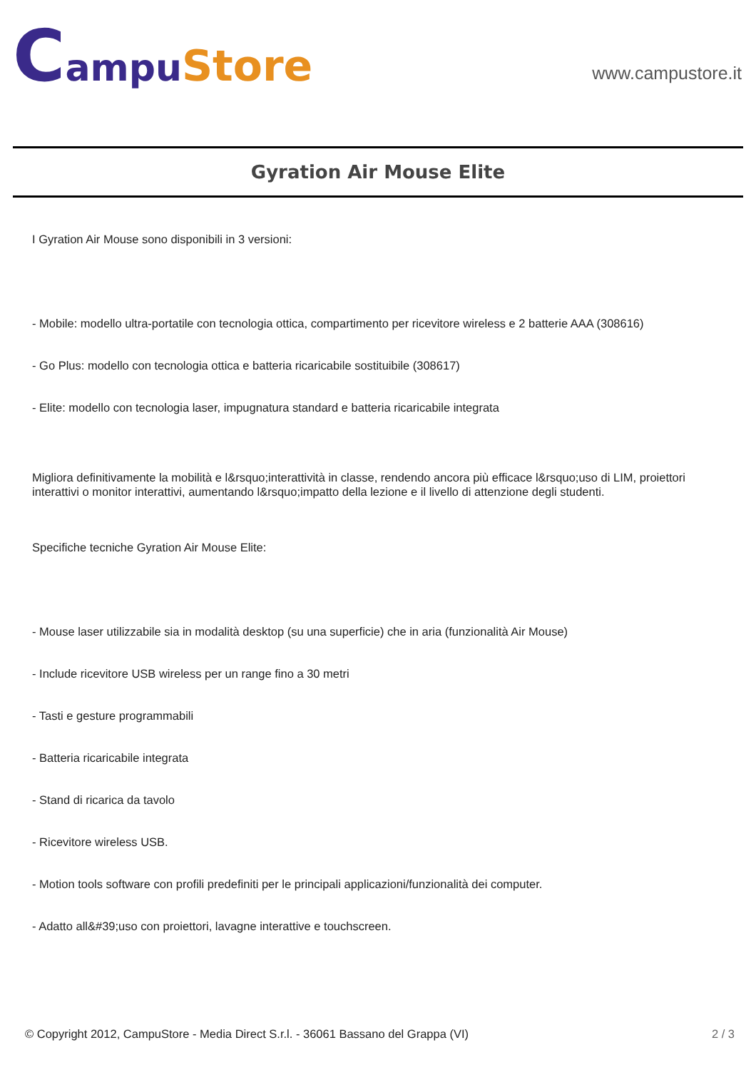Campu Store
www.campustore.it
Gyration Air Mouse Elite
I Gyration Air Mouse sono disponibili in 3 versioni:
- Mobile: modello ultra-portatile con tecnologia ottica, compartimento per ricevitore wireless e 2 batterie AAA (308616)
- Go Plus: modello con tecnologia ottica e batteria ricaricabile sostituibile (308617)
- Elite: modello con tecnologia laser, impugnatura standard e batteria ricaricabile integrata
Migliora definitivamente la mobilità e l&rsquo;interattività in classe, rendendo ancora più efficace l&rsquo;uso di LIM, proiettori interattivi o monitor interattivi, aumentando l&rsquo;impatto della lezione e il livello di attenzione degli studenti.
Specifiche tecniche Gyration Air Mouse Elite:
- Mouse laser utilizzabile sia in modalità desktop (su una superficie) che in aria (funzionalità Air Mouse)
- Include ricevitore USB wireless per un range fino a 30 metri
- Tasti e gesture programmabili
- Batteria ricaricabile integrata
- Stand di ricarica da tavolo
- Ricevitore wireless USB.
- Motion tools software con profili predefiniti per le principali applicazioni/funzionalità dei computer.
- Adatto all&#39;uso con proiettori, lavagne interattive e touchscreen.
© Copyright 2012, CampuStore - Media Direct S.r.l. - 36061 Bassano del Grappa (VI) 2 / 3